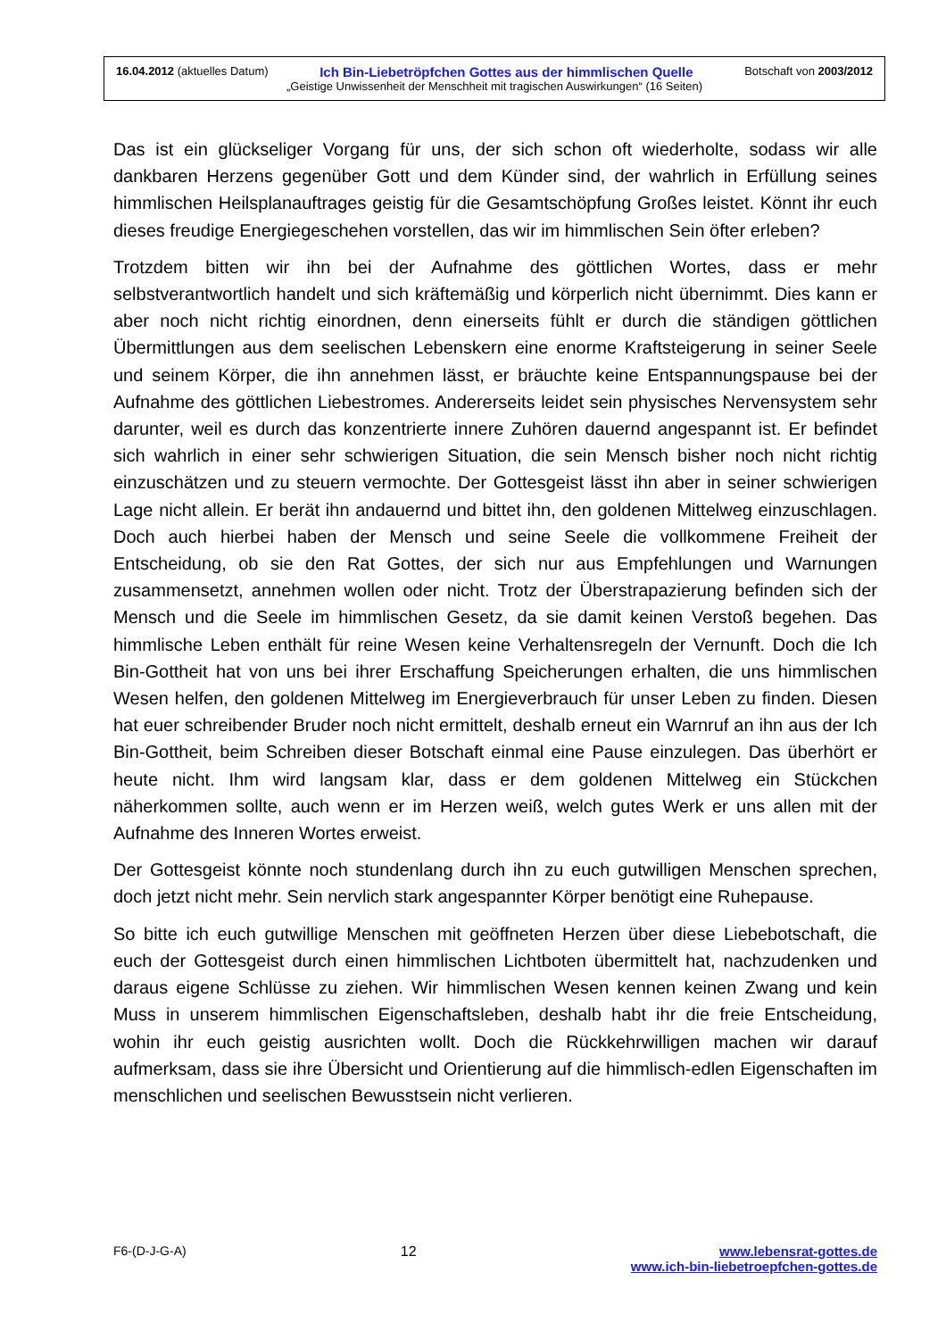16.04.2012 (aktuelles Datum) Ich Bin-Liebetröpfchen Gottes aus der himmlischen Quelle Botschaft von 2003/2012
„Geistige Unwissenheit der Menschheit mit tragischen Auswirkungen“ (16 Seiten)
Das ist ein glückseliger Vorgang für uns, der sich schon oft wiederholte, sodass wir alle dankbaren Herzens gegenüber Gott und dem Künder sind, der wahrlich in Erfüllung seines himmlischen Heilsplanauftrages geistig für die Gesamtschöpfung Großes leistet. Könnt ihr euch dieses freudige Energiegeschehen vorstellen, das wir im himmlischen Sein öfter erleben?
Trotzdem bitten wir ihn bei der Aufnahme des göttlichen Wortes, dass er mehr selbstverantwortlich handelt und sich kräftemäßig und körperlich nicht übernimmt. Dies kann er aber noch nicht richtig einordnen, denn einerseits fühlt er durch die ständigen göttlichen Übermittlungen aus dem seelischen Lebenskern eine enorme Kraftsteigerung in seiner Seele und seinem Körper, die ihn annehmen lässt, er bräuchte keine Entspannungspause bei der Aufnahme des göttlichen Liebestromes. Andererseits leidet sein physisches Nervensystem sehr darunter, weil es durch das konzentrierte innere Zuhören dauernd angespannt ist. Er befindet sich wahrlich in einer sehr schwierigen Situation, die sein Mensch bisher noch nicht richtig einzuschätzen und zu steuern vermochte. Der Gottesgeist lässt ihn aber in seiner schwierigen Lage nicht allein. Er berät ihn andauernd und bittet ihn, den goldenen Mittelweg einzuschlagen. Doch auch hierbei haben der Mensch und seine Seele die vollkommene Freiheit der Entscheidung, ob sie den Rat Gottes, der sich nur aus Empfehlungen und Warnungen zusammensetzt, annehmen wollen oder nicht. Trotz der Überstrapazierung befinden sich der Mensch und die Seele im himmlischen Gesetz, da sie damit keinen Verstoß begehen. Das himmlische Leben enthält für reine Wesen keine Verhaltensregeln der Vernunft. Doch die Ich Bin-Gottheit hat von uns bei ihrer Erschaffung Speicherungen erhalten, die uns himmlischen Wesen helfen, den goldenen Mittelweg im Energieverbrauch für unser Leben zu finden. Diesen hat euer schreibender Bruder noch nicht ermittelt, deshalb erneut ein Warnruf an ihn aus der Ich Bin-Gottheit, beim Schreiben dieser Botschaft einmal eine Pause einzulegen. Das überhört er heute nicht. Ihm wird langsam klar, dass er dem goldenen Mittelweg ein Stückchen näherkommen sollte, auch wenn er im Herzen weiß, welch gutes Werk er uns allen mit der Aufnahme des Inneren Wortes erweist.
Der Gottesgeist könnte noch stundenlang durch ihn zu euch gutwilligen Menschen sprechen, doch jetzt nicht mehr. Sein nervlich stark angespannter Körper benötigt eine Ruhepause.
So bitte ich euch gutwillige Menschen mit geöffneten Herzen über diese Liebebotschaft, die euch der Gottesgeist durch einen himmlischen Lichtboten übermittelt hat, nachzudenken und daraus eigene Schlüsse zu ziehen. Wir himmlischen Wesen kennen keinen Zwang und kein Muss in unserem himmlischen Eigenschaftsleben, deshalb habt ihr die freie Entscheidung, wohin ihr euch geistig ausrichten wollt. Doch die Rückkehrwilligen machen wir darauf aufmerksam, dass sie ihre Übersicht und Orientierung auf die himmlisch-edlen Eigenschaften im menschlichen und seelischen Bewusstsein nicht verlieren.
F6-(D-J-G-A) 12 www.lebensrat-gottes.de
www.ich-bin-liebetroepfchen-gottes.de